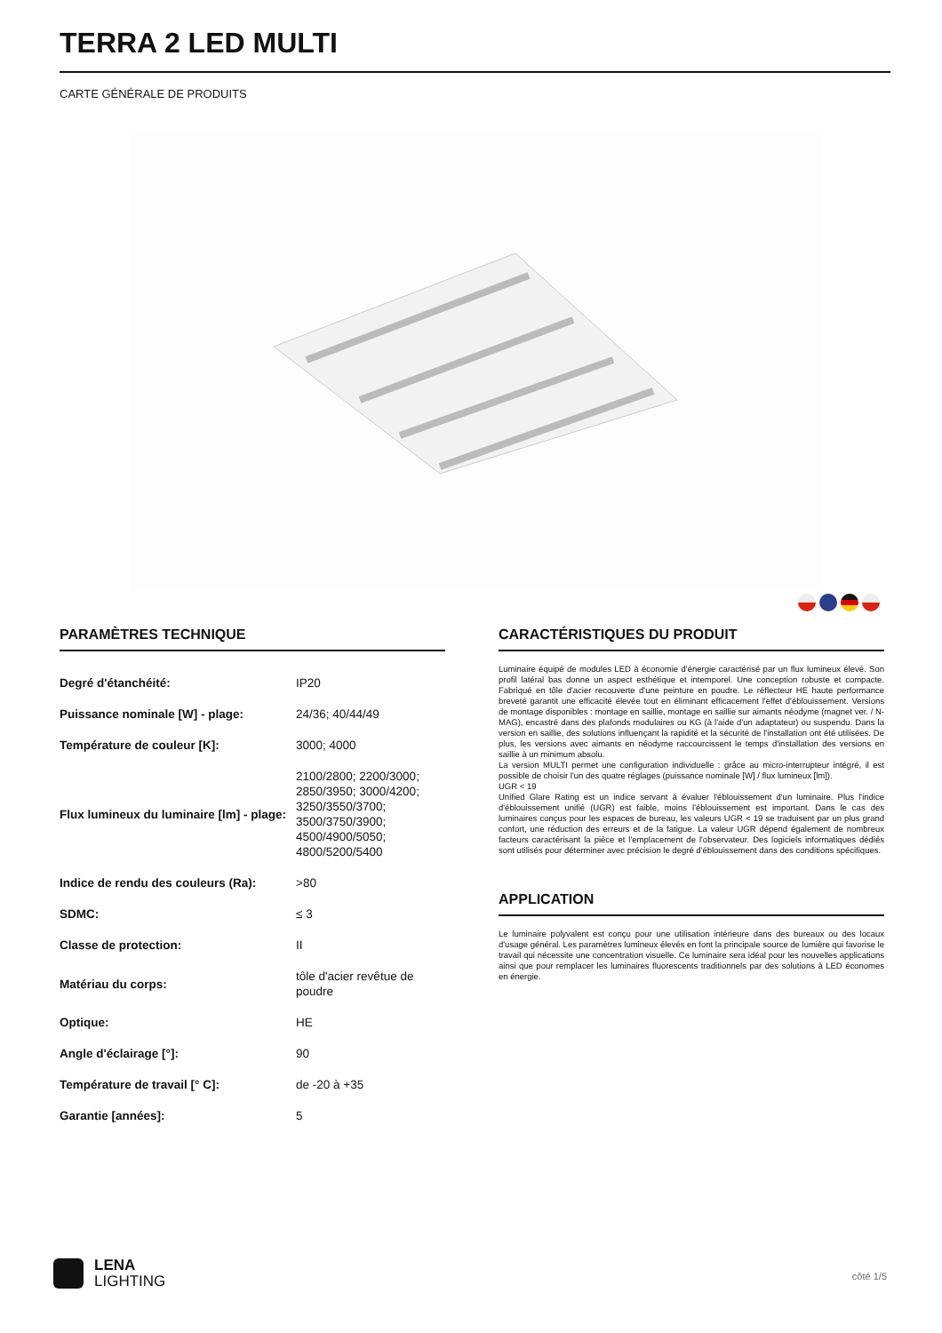TERRA 2 LED MULTI
CARTE GÉNÉRALE DE PRODUITS
PARAMÈTRES TECHNIQUE
| Degré d'étanchéité: | IP20 |
| Puissance nominale [W] - plage: | 24/36; 40/44/49 |
| Température de couleur [K]: | 3000; 4000 |
| Flux lumineux du luminaire [lm] - plage: | 2100/2800; 2200/3000; 2850/3950; 3000/4200; 3250/3550/3700; 3500/3750/3900; 4500/4900/5050; 4800/5200/5400 |
| Indice de rendu des couleurs (Ra): | >80 |
| SDMC: | ≤ 3 |
| Classe de protection: | II |
| Matériau du corps: | tôle d'acier revêtue de poudre |
| Optique: | HE |
| Angle d'éclairage [°]: | 90 |
| Température de travail [° C]: | de -20 à +35 |
| Garantie [années]: | 5 |
CARACTÉRISTIQUES DU PRODUIT
Luminaire équipé de modules LED à économie d'énergie caractérisé par un flux lumineux élevé. Son profil latéral bas donne un aspect esthétique et intemporel. Une conception robuste et compacte. Fabriqué en tôle d'acier recouverte d'une peinture en poudre. Le réflecteur HE haute performance breveté garantit une efficacité élevée tout en éliminant efficacement l'effet d'éblouissement. Versions de montage disponibles : montage en saillie, montage en saillie sur aimants néodyme (magnet ver. / N-MAG), encastré dans des plafonds modulaires ou KG (à l'aide d'un adaptateur) ou suspendu. Dans la version en saillie, des solutions influençant la rapidité et la sécurité de l'installation ont été utilisées. De plus, les versions avec aimants en néodyme raccourcissent le temps d'installation des versions en saillie à un minimum absolu.
La version MULTI permet une configuration individuelle : grâce au micro-interrupteur intégré, il est possible de choisir l'un des quatre réglages (puissance nominale [W] / flux lumineux [lm]).
UGR < 19
Unified Glare Rating est un indice servant à évaluer l'éblouissement d'un luminaire. Plus l'indice d'éblouissement unifié (UGR) est faible, moins l'éblouissement est important. Dans le cas des luminaires conçus pour les espaces de bureau, les valeurs UGR < 19 se traduisent par un plus grand confort, une réduction des erreurs et de la fatigue. La valeur UGR dépend également de nombreux facteurs caractérisant la pièce et l'emplacement de l'observateur. Des logiciels informatiques dédiés sont utilisés pour déterminer avec précision le degré d'éblouissement dans des conditions spécifiques.
APPLICATION
Le luminaire polyvalent est conçu pour une utilisation intérieure dans des bureaux ou des locaux d'usage général. Les paramètres lumineux élevés en font la principale source de lumière qui favorise le travail qui nécessite une concentration visuelle. Ce luminaire sera idéal pour les nouvelles applications ainsi que pour remplacer les luminaires fluorescents traditionnels par des solutions à LED économes en énergie.
LENA
LIGHTING
côté 1/5